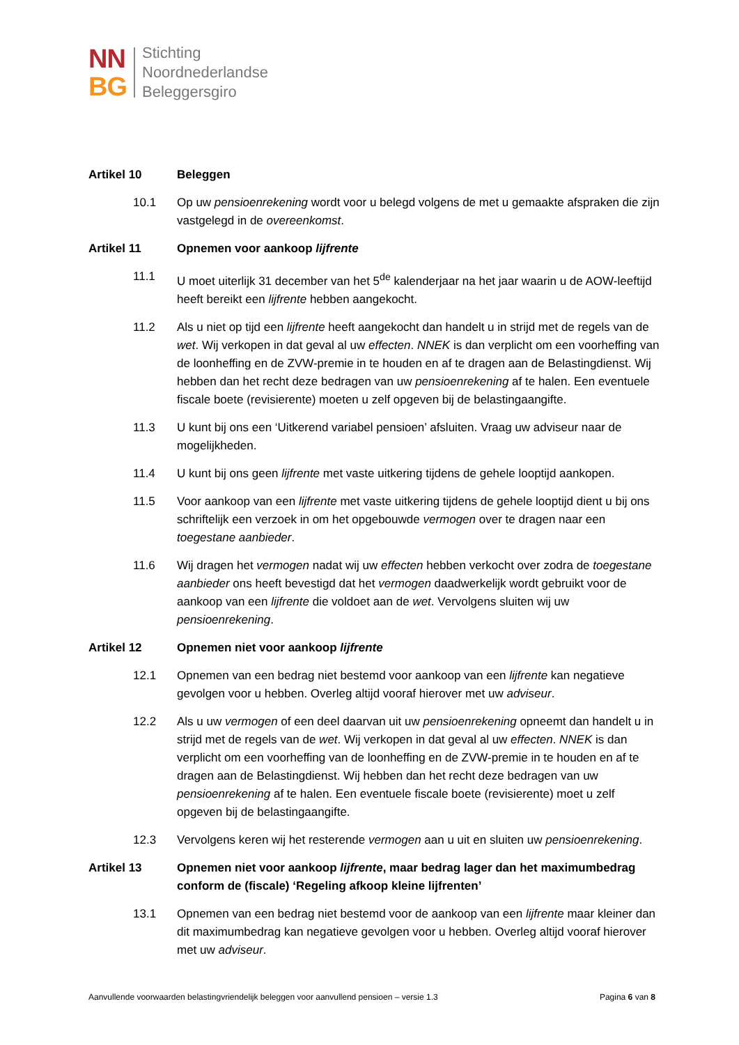NN
BG
Stichting
Noordnederlandse
Beleggersgiro
Artikel 10 Beleggen
10.1 Op uw pensioenrekening wordt voor u belegd volgens de met u gemaakte afspraken die zijn vastgelegd in de overeenkomst.
Artikel 11 Opnemen voor aankoop lijfrente
11.1 U moet uiterlijk 31 december van het 5<sup>de</sup> kalenderjaar na het jaar waarin u de AOW-leeftijd heeft bereikt een lijfrente hebben aangekocht.
11.2 Als u niet op tijd een lijfrente heeft aangekocht dan handelt u in strijd met de regels van de wet. Wij verkopen in dat geval al uw effecten. NNEK is dan verplicht om een voorheffing van de loonheffing en de ZVW-premie in te houden en af te dragen aan de Belastingdienst. Wij hebben dan het recht deze bedragen van uw pensioenrekening af te halen. Een eventuele fiscale boete (revisierente) moeten u zelf opgeven bij de belastingaangifte.
11.3 U kunt bij ons een ‘Uitkerend variabel pensioen’ afsluiten. Vraag uw adviseur naar de mogelijkheden.
11.4 U kunt bij ons geen lijfrente met vaste uitkering tijdens de gehele looptijd aankopen.
11.5 Voor aankoop van een lijfrente met vaste uitkering tijdens de gehele looptijd dient u bij ons schriftelijk een verzoek in om het opgebouwde vermogen over te dragen naar een toegestane aanbieder.
11.6 Wij dragen het vermogen nadat wij uw effecten hebben verkocht over zodra de toegestane aanbieder ons heeft bevestigd dat het vermogen daadwerkelijk wordt gebruikt voor de aankoop van een lijfrente die voldoet aan de wet. Vervolgens sluiten wij uw pensioenrekening.
Artikel 12 Opnemen niet voor aankoop lijfrente
12.1 Opnemen van een bedrag niet bestemd voor aankoop van een lijfrente kan negatieve gevolgen voor u hebben. Overleg altijd vooraf hierover met uw adviseur.
12.2 Als u uw vermogen of een deel daarvan uit uw pensioenrekening opneemt dan handelt u in strijd met de regels van de wet. Wij verkopen in dat geval al uw effecten. NNEK is dan verplicht om een voorheffing van de loonheffing en de ZVW-premie in te houden en af te dragen aan de Belastingdienst. Wij hebben dan het recht deze bedragen van uw pensioenrekening af te halen. Een eventuele fiscale boete (revisierente) moet u zelf opgeven bij de belastingaangifte.
12.3 Vervolgens keren wij het resterende vermogen aan u uit en sluiten uw pensioenrekening.
Artikel 13 Opnemen niet voor aankoop lijfrente, maar bedrag lager dan het maximumbedrag conform de (fiscale) ‘Regeling afkoop kleine lijfrenten’
13.1 Opnemen van een bedrag niet bestemd voor de aankoop van een lijfrente maar kleiner dan dit maximumbedrag kan negatieve gevolgen voor u hebben. Overleg altijd vooraf hierover met uw adviseur.
Aanvullende voorwaarden belastingvriendelijk beleggen voor aanvullend pensioen – versie 1.3
Pagina 6 van 8